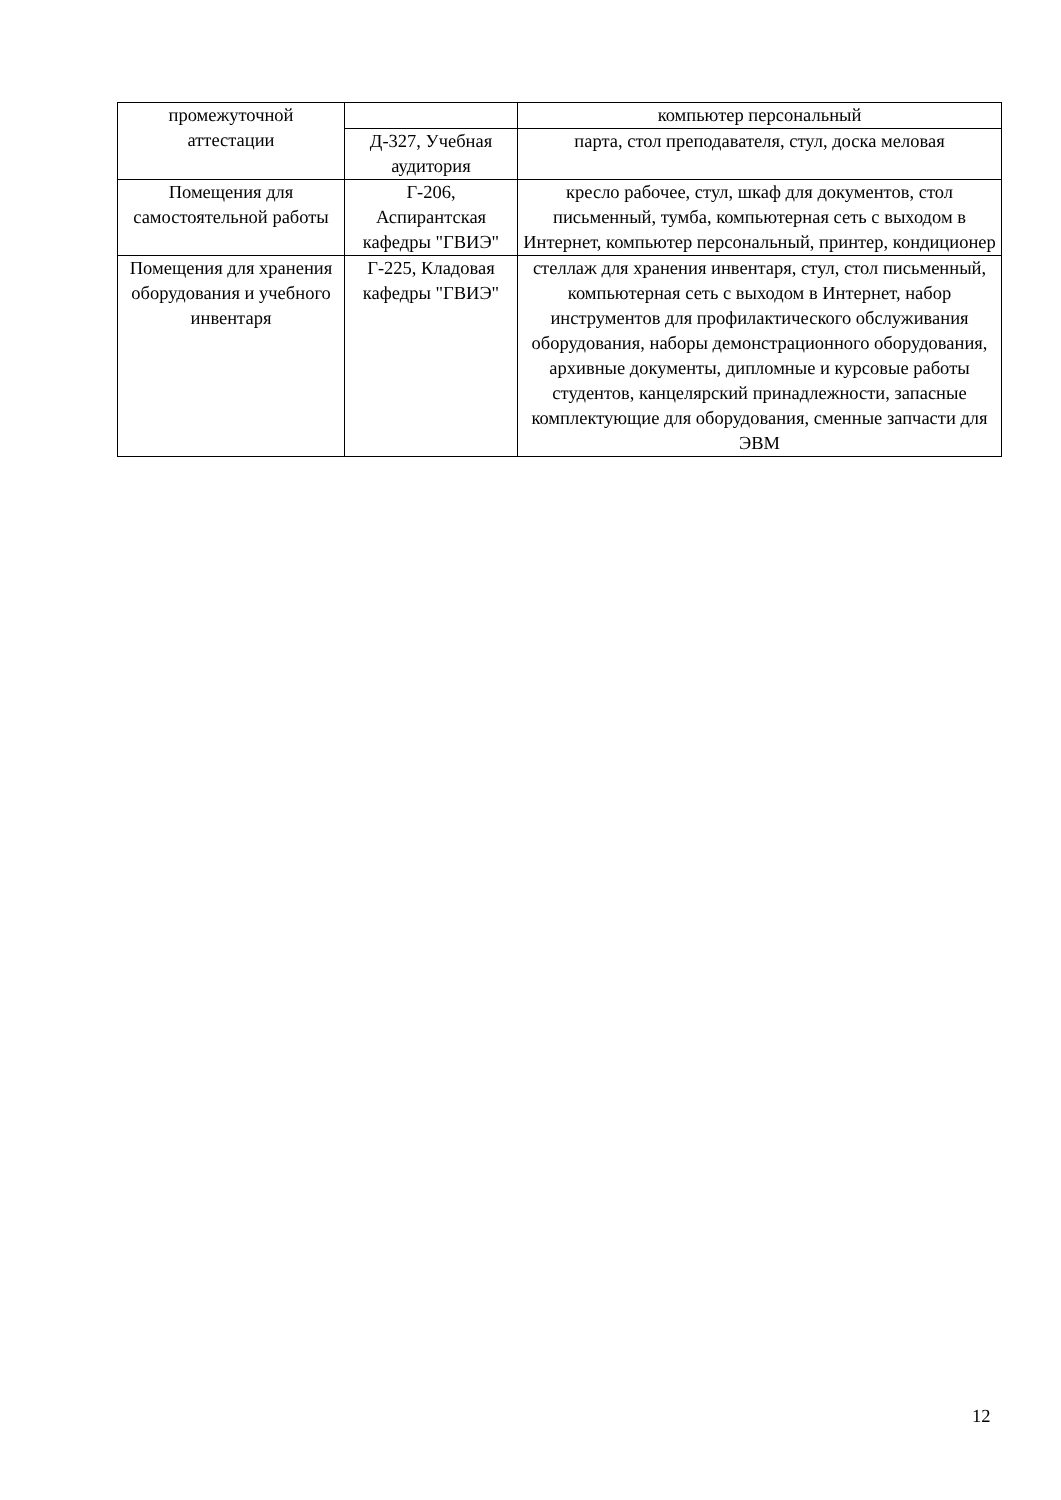| промежуточной аттестации | | компьютер персональный |
| | Д-327, Учебная аудитория | парта, стол преподавателя, стул, доска меловая |
| Помещения для самостоятельной работы | Г-206, Аспирантская кафедры "ГВИЭ" | кресло рабочее, стул, шкаф для документов, стол письменный, тумба, компьютерная сеть с выходом в Интернет, компьютер персональный, принтер, кондиционер |
| Помещения для хранения оборудования и учебного инвентаря | Г-225, Кладовая кафедры "ГВИЭ" | стеллаж для хранения инвентаря, стул, стол письменный, компьютерная сеть с выходом в Интернет, набор инструментов для профилактического обслуживания оборудования, наборы демонстрационного оборудования, архивные документы, дипломные и курсовые работы студентов, канцелярский принадлежности, запасные комплектующие для оборудования, сменные запчасти для ЭВМ |
12